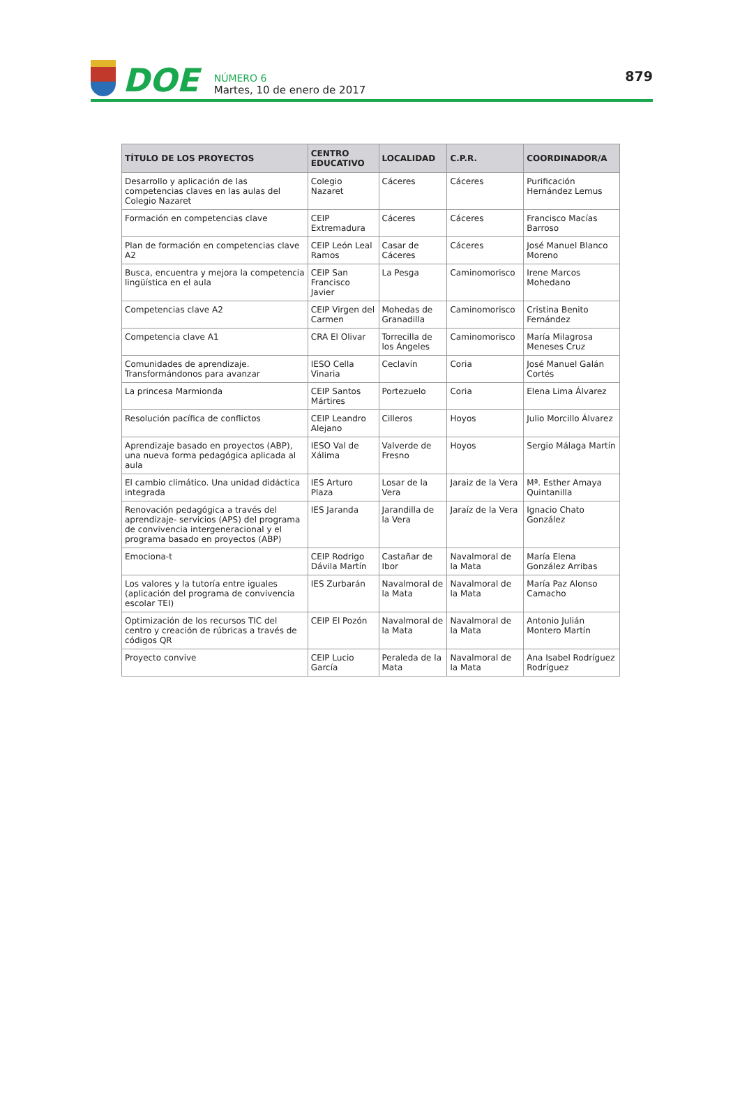DOE
NÚMERO 6
Martes, 10 de enero de 2017
879
| TÍTULO DE LOS PROYECTOS | CENTRO EDUCATIVO | LOCALIDAD | C.P.R. | COORDINADOR/A |
| --- | --- | --- | --- | --- |
| Desarrollo y aplicación de las competencias claves en las aulas del Colegio Nazaret | Colegio Nazaret | Cáceres | Cáceres | Purificación Hernández Lemus |
| Formación en competencias clave | CEIP Extremadura | Cáceres | Cáceres | Francisco Macías Barroso |
| Plan de formación en competencias clave A2 | CEIP León Leal Ramos | Casar de Cáceres | Cáceres | José Manuel Blanco Moreno |
| Busca, encuentra y mejora la competencia lingüística en el aula | CEIP San Francisco Javier | La Pesga | Caminomorisco | Irene Marcos Mohedano |
| Competencias clave A2 | CEIP Virgen del Carmen | Mohedas de Granadilla | Caminomorisco | Cristina Benito Fernández |
| Competencia clave A1 | CRA El Olivar | Torrecilla de los Ángeles | Caminomorisco | María Milagrosa Meneses Cruz |
| Comunidades de aprendizaje. Transformándonos para avanzar | IESO Cella Vinaria | Ceclavín | Coria | José Manuel Galán Cortés |
| La princesa Marmionda | CEIP Santos Mártires | Portezuelo | Coria | Elena Lima Álvarez |
| Resolución pacífica de conflictos | CEIP Leandro Alejano | Cilleros | Hoyos | Julio Morcillo Álvarez |
| Aprendizaje basado en proyectos (ABP), una nueva forma pedagógica aplicada al aula | IESO Val de Xálima | Valverde de Fresno | Hoyos | Sergio Málaga Martín |
| El cambio climático. Una unidad didáctica integrada | IES Arturo Plaza | Losar de la Vera | Jaraiz de la Vera | Mª. Esther Amaya Quintanilla |
| Renovación pedagógica a través del aprendizaje- servicios (APS) del programa de convivencia intergeneracional y el programa basado en proyectos (ABP) | IES Jaranda | Jarandilla de la Vera | Jaraíz de la Vera | Ignacio Chato González |
| Emociona-t | CEIP Rodrigo Dávila Martín | Castañar de Ibor | Navalmoral de la Mata | María Elena González Arribas |
| Los valores y la tutoría entre iguales (aplicación del programa de convivencia escolar TEI) | IES Zurbarán | Navalmoral de la Mata | Navalmoral de la Mata | María Paz Alonso Camacho |
| Optimización de los recursos TIC del centro y creación de rúbricas a través de códigos QR | CEIP El Pozón | Navalmoral de la Mata | Navalmoral de la Mata | Antonio Julián Montero Martín |
| Proyecto convive | CEIP Lucio García | Peraleda de la Mata | Navalmoral de la Mata | Ana Isabel Rodríguez Rodríguez |